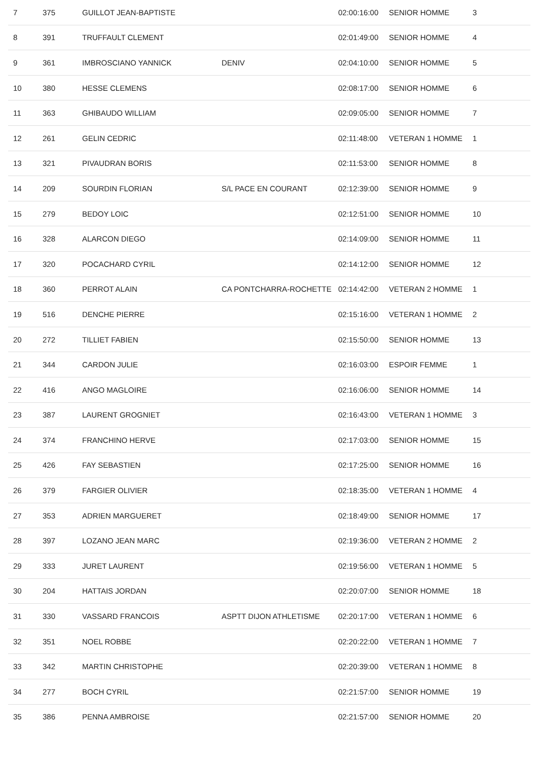| 7 | 375 | GUILLOT JEAN-BAPTISTE | | 02:00:16:00 | SENIOR HOMME | 3 |
| 8 | 391 | TRUFFAULT CLEMENT | | 02:01:49:00 | SENIOR HOMME | 4 |
| 9 | 361 | IMBROSCIANO YANNICK | DENIV | 02:04:10:00 | SENIOR HOMME | 5 |
| 10 | 380 | HESSE CLEMENS | | 02:08:17:00 | SENIOR HOMME | 6 |
| 11 | 363 | GHIBAUDO WILLIAM | | 02:09:05:00 | SENIOR HOMME | 7 |
| 12 | 261 | GELIN CEDRIC | | 02:11:48:00 | VETERAN 1 HOMME | 1 |
| 13 | 321 | PIVAUDRAN BORIS | | 02:11:53:00 | SENIOR HOMME | 8 |
| 14 | 209 | SOURDIN FLORIAN | S/L PACE EN COURANT | 02:12:39:00 | SENIOR HOMME | 9 |
| 15 | 279 | BEDOY LOIC | | 02:12:51:00 | SENIOR HOMME | 10 |
| 16 | 328 | ALARCON DIEGO | | 02:14:09:00 | SENIOR HOMME | 11 |
| 17 | 320 | POCACHARD CYRIL | | 02:14:12:00 | SENIOR HOMME | 12 |
| 18 | 360 | PERROT ALAIN | CA PONTCHARRA-ROCHETTE | 02:14:42:00 | VETERAN 2 HOMME | 1 |
| 19 | 516 | DENCHE PIERRE | | 02:15:16:00 | VETERAN 1 HOMME | 2 |
| 20 | 272 | TILLIET FABIEN | | 02:15:50:00 | SENIOR HOMME | 13 |
| 21 | 344 | CARDON JULIE | | 02:16:03:00 | ESPOIR FEMME | 1 |
| 22 | 416 | ANGO MAGLOIRE | | 02:16:06:00 | SENIOR HOMME | 14 |
| 23 | 387 | LAURENT GROGNIET | | 02:16:43:00 | VETERAN 1 HOMME | 3 |
| 24 | 374 | FRANCHINO HERVE | | 02:17:03:00 | SENIOR HOMME | 15 |
| 25 | 426 | FAY SEBASTIEN | | 02:17:25:00 | SENIOR HOMME | 16 |
| 26 | 379 | FARGIER OLIVIER | | 02:18:35:00 | VETERAN 1 HOMME | 4 |
| 27 | 353 | ADRIEN MARGUERET | | 02:18:49:00 | SENIOR HOMME | 17 |
| 28 | 397 | LOZANO JEAN MARC | | 02:19:36:00 | VETERAN 2 HOMME | 2 |
| 29 | 333 | JURET LAURENT | | 02:19:56:00 | VETERAN 1 HOMME | 5 |
| 30 | 204 | HATTAIS JORDAN | | 02:20:07:00 | SENIOR HOMME | 18 |
| 31 | 330 | VASSARD FRANCOIS | ASPTT DIJON ATHLETISME | 02:20:17:00 | VETERAN 1 HOMME | 6 |
| 32 | 351 | NOEL ROBBE | | 02:20:22:00 | VETERAN 1 HOMME | 7 |
| 33 | 342 | MARTIN CHRISTOPHE | | 02:20:39:00 | VETERAN 1 HOMME | 8 |
| 34 | 277 | BOCH CYRIL | | 02:21:57:00 | SENIOR HOMME | 19 |
| 35 | 386 | PENNA AMBROISE | | 02:21:57:00 | SENIOR HOMME | 20 |